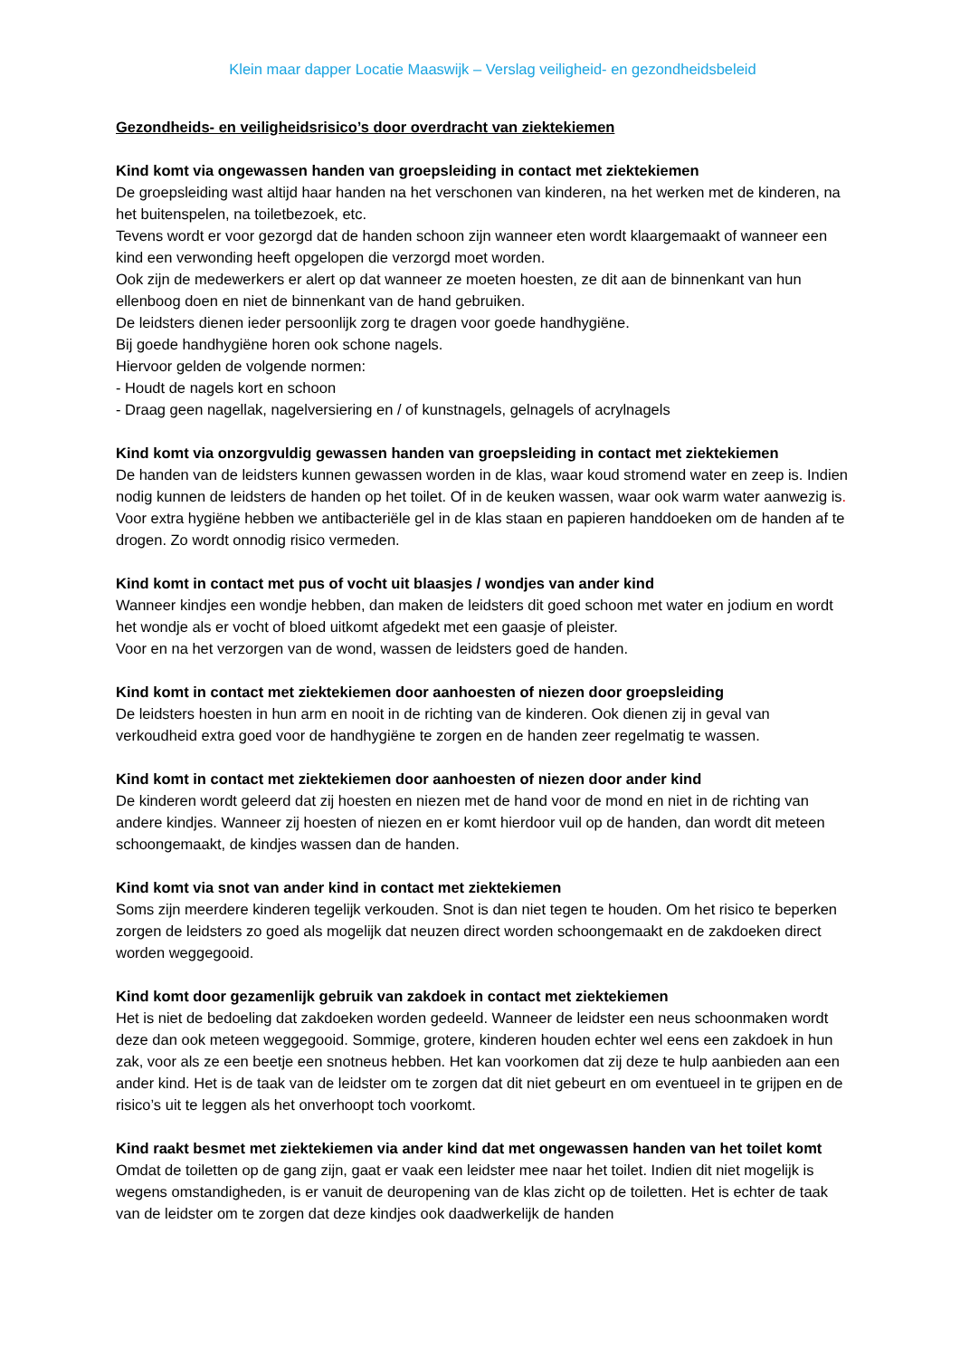Klein maar dapper Locatie Maaswijk – Verslag veiligheid- en gezondheidsbeleid
Gezondheids- en veiligheidsrisico’s door overdracht van ziektekiemen
Kind komt via ongewassen handen van groepsleiding in contact met ziektekiemen
De groepsleiding wast altijd haar handen na het verschonen van kinderen, na het werken met de kinderen, na het buitenspelen, na toiletbezoek, etc.
Tevens wordt er voor gezorgd dat de handen schoon zijn wanneer eten wordt klaargemaakt of wanneer een kind een verwonding heeft opgelopen die verzorgd moet worden.
Ook zijn de medewerkers er alert op dat wanneer ze moeten hoesten, ze dit aan de binnenkant van hun ellenboog doen en niet de binnenkant van de hand gebruiken.
De leidsters dienen ieder persoonlijk zorg te dragen voor goede handhygiëne.
Bij goede handhygiëne horen ook schone nagels.
Hiervoor gelden de volgende normen:
- Houdt de nagels kort en schoon
- Draag geen nagellak, nagelversiering en / of kunstnagels, gelnagels of acrylnagels
Kind komt via onzorgvuldig gewassen handen van groepsleiding in contact met ziektekiemen
De handen van de leidsters kunnen gewassen worden in de klas, waar koud stromend water en zeep is. Indien nodig kunnen de leidsters de handen op het toilet. Of in de keuken wassen, waar ook warm water aanwezig is. Voor extra hygiëne hebben we antibacteriële gel in de klas staan en papieren handdoeken om de handen af te drogen. Zo wordt onnodig risico vermeden.
Kind komt in contact met pus of vocht uit blaasjes / wondjes van ander kind
Wanneer kindjes een wondje hebben, dan maken de leidsters dit goed schoon met water en jodium en wordt het wondje als er vocht of bloed uitkomt afgedekt met een gaasje of pleister.
Voor en na het verzorgen van de wond, wassen de leidsters goed de handen.
Kind komt in contact met ziektekiemen door aanhoesten of niezen door groepsleiding
De leidsters hoesten in hun arm en nooit in de richting van de kinderen. Ook dienen zij in geval van verkoudheid extra goed voor de handhygiëne te zorgen en de handen zeer regelmatig te wassen.
Kind komt in contact met ziektekiemen door aanhoesten of niezen door ander kind
De kinderen wordt geleerd dat zij hoesten en niezen met de hand voor de mond en niet in de richting van andere kindjes. Wanneer zij hoesten of niezen en er komt hierdoor vuil op de handen, dan wordt dit meteen schoongemaakt, de kindjes wassen dan de handen.
Kind komt via snot van ander kind in contact met ziektekiemen
Soms zijn meerdere kinderen tegelijk verkouden. Snot is dan niet tegen te houden. Om het risico te beperken zorgen de leidsters zo goed als mogelijk dat neuzen direct worden schoongemaakt en de zakdoeken direct worden weggegooid.
Kind komt door gezamenlijk gebruik van zakdoek in contact met ziektekiemen
Het is niet de bedoeling dat zakdoeken worden gedeeld. Wanneer de leidster een neus schoonmaken wordt deze dan ook meteen weggegooid. Sommige, grotere, kinderen houden echter wel eens een zakdoek in hun zak, voor als ze een beetje een snotneus hebben. Het kan voorkomen dat zij deze te hulp aanbieden aan een ander kind. Het is de taak van de leidster om te zorgen dat dit niet gebeurt en om eventueel in te grijpen en de risico’s uit te leggen als het onverhoopt toch voorkomt.
Kind raakt besmet met ziektekiemen via ander kind dat met ongewassen handen van het toilet komt
Omdat de toiletten op de gang zijn, gaat er vaak een leidster mee naar het toilet. Indien dit niet mogelijk is wegens omstandigheden, is er vanuit de deuropening van de klas zicht op de toiletten. Het is echter de taak van de leidster om te zorgen dat deze kindjes ook daadwerkelijk de handen